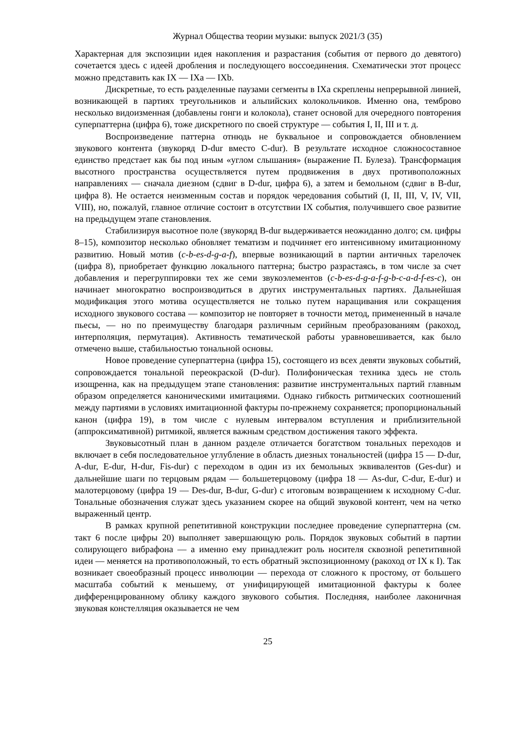Журнал Общества теории музыки: выпуск 2021/3 (35)
Характерная для экспозиции идея накопления и разрастания (события от первого до девятого) сочетается здесь с идеей дробления и последующего воссоединения. Схематически этот процесс можно представить как IX — IXa — IXb.
Дискретные, то есть разделенные паузами сегменты в IXa скреплены непрерывной линией, возникающей в партиях треугольников и альпийских колокольчиков. Именно она, темброво несколько видоизменная (добавлены гонги и колокола), станет основой для очередного повторения суперпаттерна (цифра 6), тоже дискретного по своей структуре — события I, II, III и т. д.
Воспроизведение паттерна отнюдь не буквальное и сопровождается обновлением звукового контента (звукоряд D-dur вместо C-dur). В результате исходное сложносоставное единство предстает как бы под иным «углом слышания» (выражение П. Булеза). Трансформация высотного пространства осуществляется путем продвижения в двух противоположных направлениях — сначала диезном (сдвиг в D-dur, цифра 6), а затем и бемольном (сдвиг в B-dur, цифра 8). Не остается неизменным состав и порядок чередования событий (I, II, III, V, IV, VII, VIII), но, пожалуй, главное отличие состоит в отсутствии IX события, получившего свое развитие на предыдущем этапе становления.
Стабилизируя высотное поле (звукоряд B-dur выдерживается неожиданно долго; см. цифры 8–15), композитор несколько обновляет тематизм и подчиняет его интенсивному имитационному развитию. Новый мотив (c-b-es-d-g-a-f), впервые возникающий в партии античных тарелочек (цифра 8), приобретает функцию локального паттерна; быстро разрастаясь, в том числе за счет добавления и перегруппировки тех же семи звукоэлементов (c-b-es-d-g-a-f-g-b-c-a-d-f-es-c), он начинает многократно воспроизводиться в других инструментальных партиях. Дальнейшая модификация этого мотива осуществляется не только путем наращивания или сокращения исходного звукового состава — композитор не повторяет в точности метод, примененный в начале пьесы, — но по преимуществу благодаря различным серийным преобразованиям (ракоход, интерполяция, пермутация). Активность тематической работы уравновешивается, как было отмечено выше, стабильностью тональной основы.
Новое проведение суперпаттерна (цифра 15), состоящего из всех девяти звуковых событий, сопровождается тональной переокраской (D-dur). Полифоническая техника здесь не столь изощренна, как на предыдущем этапе становления: развитие инструментальных партий главным образом определяется каноническими имитациями. Однако гибкость ритмических соотношений между партиями в условиях имитационной фактуры по-прежнему сохраняется; пропорциональный канон (цифра 19), в том числе с нулевым интервалом вступления и приблизительной (аппроксимативной) ритмикой, является важным средством достижения такого эффекта.
Звуковысотный план в данном разделе отличается богатством тональных переходов и включает в себя последовательное углубление в область диезных тональностей (цифра 15 — D-dur, A-dur, E-dur, H-dur, Fis-dur) с переходом в один из их бемольных эквивалентов (Ges-dur) и дальнейшие шаги по терцовым рядам — большетерцовому (цифра 18 — As-dur, C-dur, E-dur) и малотерцовому (цифра 19 — Des-dur, B-dur, G-dur) с итоговым возвращением к исходному C-dur. Тональные обозначения служат здесь указанием скорее на общий звуковой контент, чем на четко выраженный центр.
В рамках крупной репетитивной конструкции последнее проведение суперпаттерна (см. такт 6 после цифры 20) выполняет завершающую роль. Порядок звуковых событий в партии солирующего вибрафона — а именно ему принадлежит роль носителя сквозной репетитивной идеи — меняется на противоположный, то есть обратный экспозиционному (ракоход от IX к I). Так возникает своеобразный процесс инволюции — перехода от сложного к простому, от большего масштаба событий к меньшему, от унифицирующей имитационной фактуры к более дифференцированному облику каждого звукового события. Последняя, наиболее лаконичная звуковая констелляция оказывается не чем
25